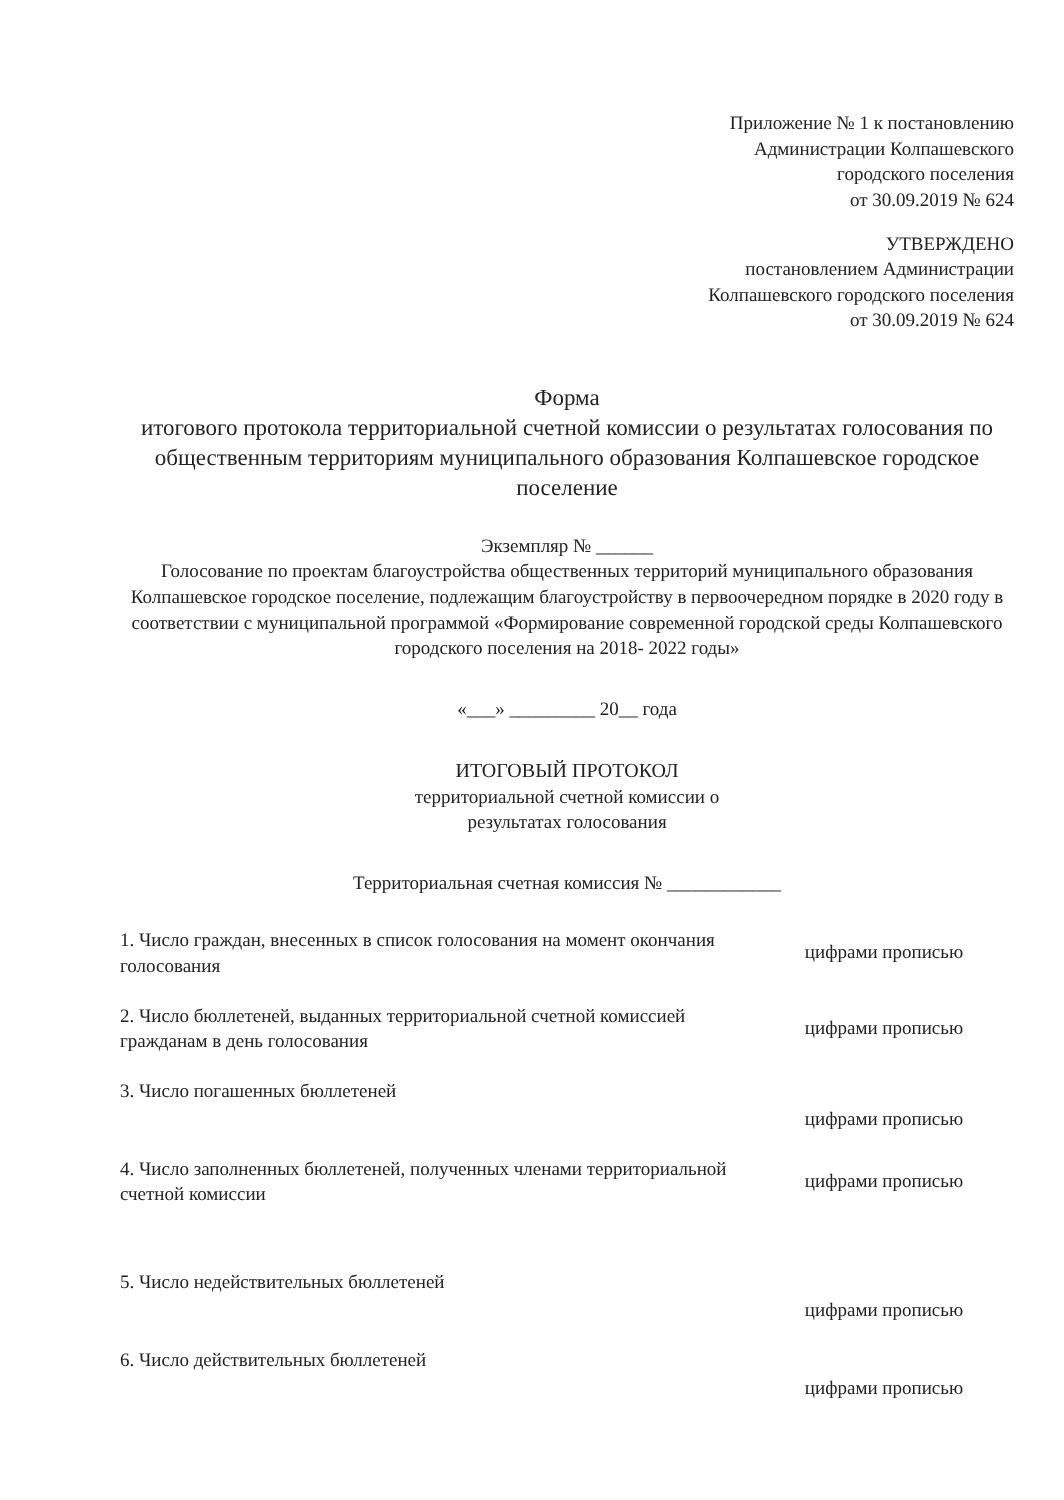Приложение № 1 к постановлению
Администрации Колпашевского
городского поселения
от 30.09.2019 № 624
УТВЕРЖДЕНО
постановлением Администрации
Колпашевского городского поселения
от 30.09.2019 № 624
Форма
итогового протокола территориальной счетной комиссии о результатах голосования по общественным территориям муниципального образования Колпашевское городское поселение
Экземпляр № ______
Голосование по проектам благоустройства общественных территорий муниципального образования Колпашевское городское поселение, подлежащим благоустройству в первоочередном порядке в 2020 году в соответствии с муниципальной программой «Формирование современной городской среды Колпашевского городского поселения на 2018- 2022 годы»
«___» _________ 20__ года
ИТОГОВЫЙ ПРОТОКОЛ
территориальной счетной комиссии о
результатах голосования
Территориальная счетная комиссия № ____________
| 1. Число граждан, внесенных в список голосования на момент окончания голосования | цифрами прописью |
| 2. Число бюллетеней, выданных территориальной счетной комиссией гражданам в день голосования | цифрами прописью |
| 3. Число погашенных бюллетеней | цифрами прописью |
| 4. Число заполненных бюллетеней, полученных членами территориальной счетной комиссии | цифрами прописью |
| 5. Число недействительных бюллетеней | цифрами прописью |
| 6. Число действительных бюллетеней | цифрами прописью |